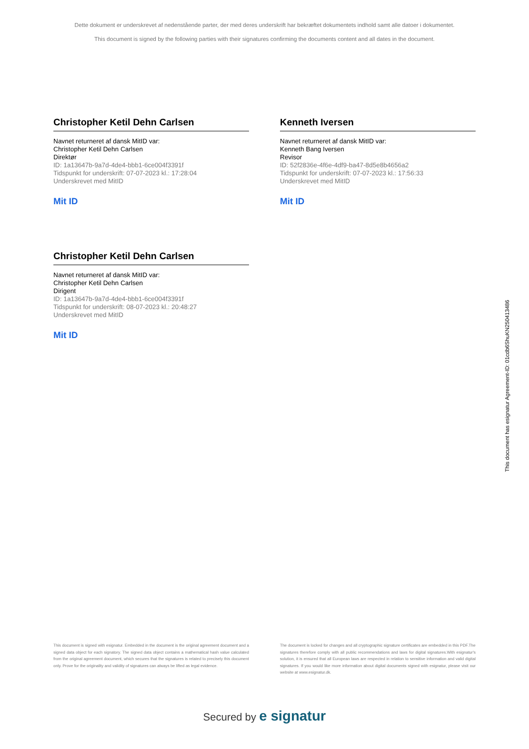Dette dokument er underskrevet af nedenstående parter, der med deres underskrift har bekræftet dokumentets indhold samt alle datoer i dokumentet.
This document is signed by the following parties with their signatures confirming the documents content and all dates in the document.
Christopher Ketil Dehn Carlsen
Navnet returneret af dansk MitID var:
Christopher Ketil Dehn Carlsen
Direktør
ID: 1a13647b-9a7d-4de4-bbb1-6ce004f3391f
Tidspunkt for underskrift: 07-07-2023 kl.: 17:28:04
Underskrevet med MitID
Mit ID
Kenneth Iversen
Navnet returneret af dansk MitID var:
Kenneth Bang Iversen
Revisor
ID: 52f2836e-4f6e-4df9-ba47-8d5e8b4656a2
Tidspunkt for underskrift: 07-07-2023 kl.: 17:56:33
Underskrevet med MitID
Mit ID
Christopher Ketil Dehn Carlsen
Navnet returneret af dansk MitID var:
Christopher Ketil Dehn Carlsen
Dirigent
ID: 1a13647b-9a7d-4de4-bbb1-6ce004f3391f
Tidspunkt for underskrift: 08-07-2023 kl.: 20:48:27
Underskrevet med MitID
Mit ID
This document has esignatur Agreement-ID: 01cdb6ShuKN250413486
This document is signed with esignatur. Embedded in the document is the original agreement document and a signed data object for each signatory. The signed data object contains a mathematical hash value calculated from the original agreement document, which secures that the signatures is related to precisely this document only. Prove for the originality and validity of signatures can always be lifted as legal evidence.
The document is locked for changes and all cryptographic signature certificates are embedded in this PDF.The signatures therefore comply with all public recommendations and laws for digital signatures.With esignatur's solution, it is ensured that all European laws are respected in relation to sensitive information and valid digital signatures. If you would like more information about digital documents signed with esignatur, please visit our website at www.esignatur.dk.
Secured by e signatur